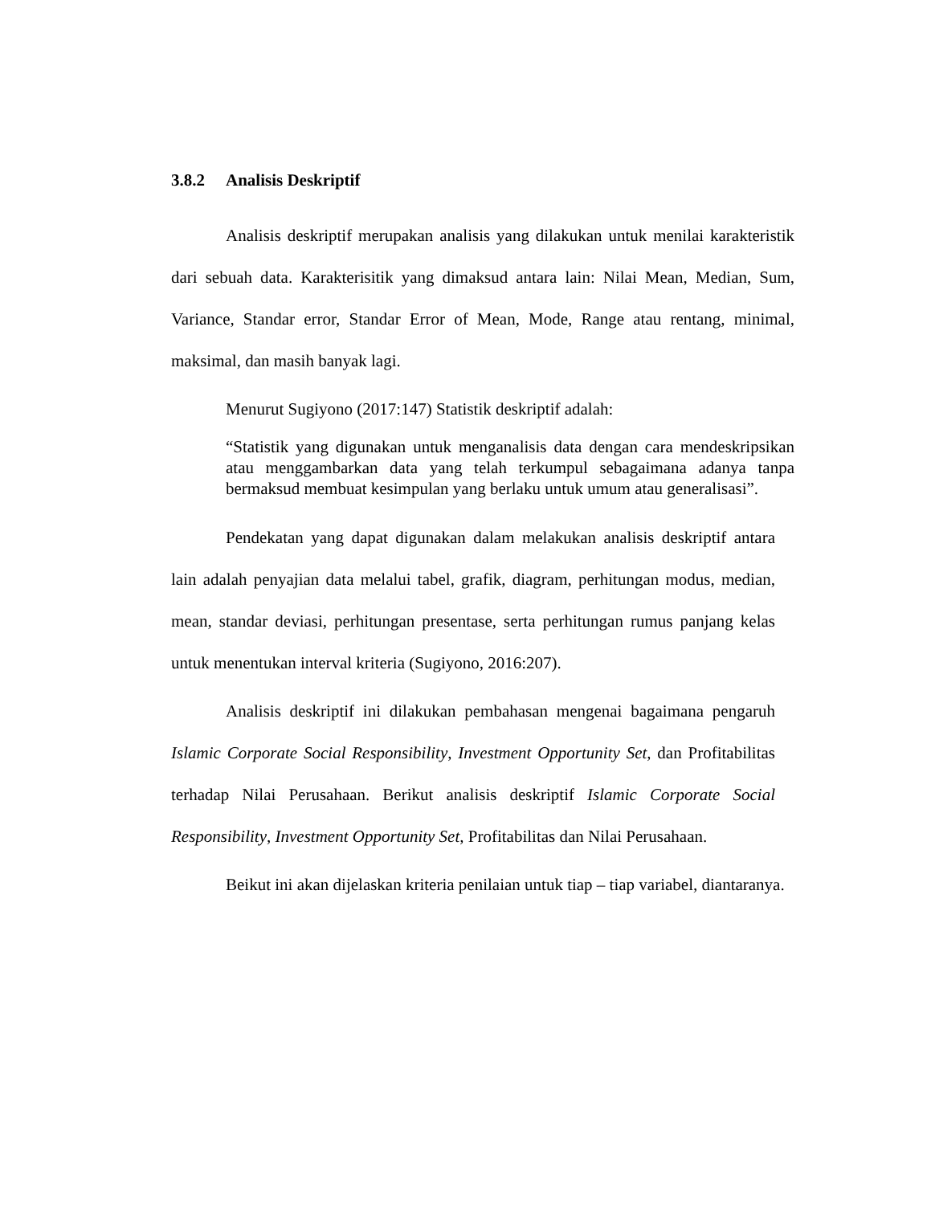3.8.2 Analisis Deskriptif
Analisis deskriptif merupakan analisis yang dilakukan untuk menilai karakteristik dari sebuah data. Karakterisitik yang dimaksud antara lain: Nilai Mean, Median, Sum, Variance, Standar error, Standar Error of Mean, Mode, Range atau rentang, minimal, maksimal, dan masih banyak lagi.
Menurut Sugiyono (2017:147) Statistik deskriptif adalah:
“Statistik yang digunakan untuk menganalisis data dengan cara mendeskripsikan atau menggambarkan data yang telah terkumpul sebagaimana adanya tanpa bermaksud membuat kesimpulan yang berlaku untuk umum atau generalisasi”.
Pendekatan yang dapat digunakan dalam melakukan analisis deskriptif antara lain adalah penyajian data melalui tabel, grafik, diagram, perhitungan modus, median, mean, standar deviasi, perhitungan presentase, serta perhitungan rumus panjang kelas untuk menentukan interval kriteria (Sugiyono, 2016:207).
Analisis deskriptif ini dilakukan pembahasan mengenai bagaimana pengaruh Islamic Corporate Social Responsibility, Investment Opportunity Set, dan Profitabilitas terhadap Nilai Perusahaan. Berikut analisis deskriptif Islamic Corporate Social Responsibility, Investment Opportunity Set, Profitabilitas dan Nilai Perusahaan.
Beikut ini akan dijelaskan kriteria penilaian untuk tiap – tiap variabel, diantaranya.